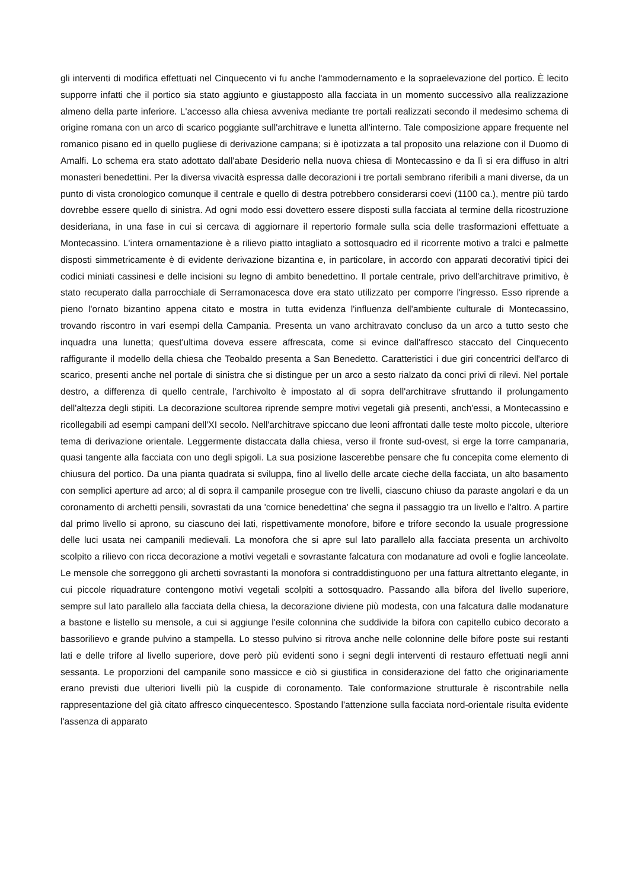gli interventi di modifica effettuati nel Cinquecento vi fu anche l'ammodernamento e la sopraelevazione del portico. È lecito supporre infatti che il portico sia stato aggiunto e giustapposto alla facciata in un momento successivo alla realizzazione almeno della parte inferiore. L'accesso alla chiesa avveniva mediante tre portali realizzati secondo il medesimo schema di origine romana con un arco di scarico poggiante sull'architrave e lunetta all'interno. Tale composizione appare frequente nel romanico pisano ed in quello pugliese di derivazione campana; si è ipotizzata a tal proposito una relazione con il Duomo di Amalfi. Lo schema era stato adottato dall'abate Desiderio nella nuova chiesa di Montecassino e da lì si era diffuso in altri monasteri benedettini. Per la diversa vivacità espressa dalle decorazioni i tre portali sembrano riferibili a mani diverse, da un punto di vista cronologico comunque il centrale e quello di destra potrebbero considerarsi coevi (1100 ca.), mentre più tardo dovrebbe essere quello di sinistra. Ad ogni modo essi dovettero essere disposti sulla facciata al termine della ricostruzione desideriana, in una fase in cui si cercava di aggiornare il repertorio formale sulla scia delle trasformazioni effettuate a Montecassino. L'intera ornamentazione è a rilievo piatto intagliato a sottosquadro ed il ricorrente motivo a tralci e palmette disposti simmetricamente è di evidente derivazione bizantina e, in particolare, in accordo con apparati decorativi tipici dei codici miniati cassinesi e delle incisioni su legno di ambito benedettino. Il portale centrale, privo dell'architrave primitivo, è stato recuperato dalla parrocchiale di Serramonacesca dove era stato utilizzato per comporre l'ingresso. Esso riprende a pieno l'ornato bizantino appena citato e mostra in tutta evidenza l'influenza dell'ambiente culturale di Montecassino, trovando riscontro in vari esempi della Campania. Presenta un vano architravato concluso da un arco a tutto sesto che inquadra una lunetta; quest'ultima doveva essere affrescata, come si evince dall'affresco staccato del Cinquecento raffigurante il modello della chiesa che Teobaldo presenta a San Benedetto. Caratteristici i due giri concentrici dell'arco di scarico, presenti anche nel portale di sinistra che si distingue per un arco a sesto rialzato da conci privi di rilevi. Nel portale destro, a differenza di quello centrale, l'archivolto è impostato al di sopra dell'architrave sfruttando il prolungamento dell'altezza degli stipiti. La decorazione scultorea riprende sempre motivi vegetali già presenti, anch'essi, a Montecassino e ricollegabili ad esempi campani dell'XI secolo. Nell'architrave spiccano due leoni affrontati dalle teste molto piccole, ulteriore tema di derivazione orientale. Leggermente distaccata dalla chiesa, verso il fronte sud-ovest, si erge la torre campanaria, quasi tangente alla facciata con uno degli spigoli. La sua posizione lascerebbe pensare che fu concepita come elemento di chiusura del portico. Da una pianta quadrata si sviluppa, fino al livello delle arcate cieche della facciata, un alto basamento con semplici aperture ad arco; al di sopra il campanile prosegue con tre livelli, ciascuno chiuso da paraste angolari e da un coronamento di archetti pensili, sovrastati da una 'cornice benedettina' che segna il passaggio tra un livello e l'altro. A partire dal primo livello si aprono, su ciascuno dei lati, rispettivamente monofore, bifore e trifore secondo la usuale progressione delle luci usata nei campanili medievali. La monofora che si apre sul lato parallelo alla facciata presenta un archivolto scolpito a rilievo con ricca decorazione a motivi vegetali e sovrastante falcatura con modanature ad ovoli e foglie lanceolate. Le mensole che sorreggono gli archetti sovrastanti la monofora si contraddistinguono per una fattura altrettanto elegante, in cui piccole riquadrature contengono motivi vegetali scolpiti a sottosquadro. Passando alla bifora del livello superiore, sempre sul lato parallelo alla facciata della chiesa, la decorazione diviene più modesta, con una falcatura dalle modanature a bastone e listello su mensole, a cui si aggiunge l'esile colonnina che suddivide la bifora con capitello cubico decorato a bassorilievo e grande pulvino a stampella. Lo stesso pulvino si ritrova anche nelle colonnine delle bifore poste sui restanti lati e delle trifore al livello superiore, dove però più evidenti sono i segni degli interventi di restauro effettuati negli anni sessanta. Le proporzioni del campanile sono massicce e ciò si giustifica in considerazione del fatto che originariamente erano previsti due ulteriori livelli più la cuspide di coronamento. Tale conformazione strutturale è riscontrabile nella rappresentazione del già citato affresco cinquecentesco. Spostando l'attenzione sulla facciata nord-orientale risulta evidente l'assenza di apparato